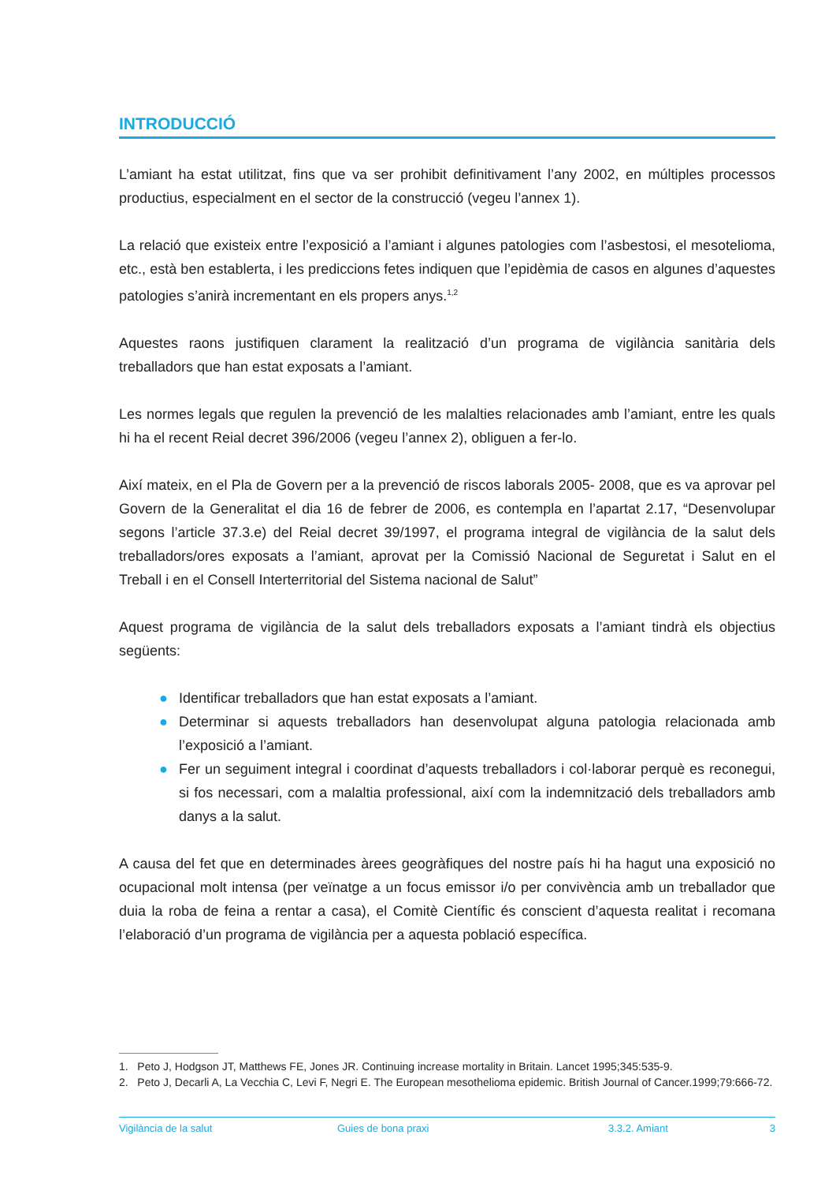INTRODUCCIÓ
L’amiant ha estat utilitzat, fins que va ser prohibit definitivament l’any 2002, en múltiples processos productius, especialment en el sector de la construcció (vegeu l’annex 1).
La relació que existeix entre l’exposició a l’amiant i algunes patologies com l’asbestosi, el mesotelioma, etc., està ben establerta, i les prediccions fetes indiquen que l’epidèmia de casos en algunes d’aquestes patologies s’anirà incrementant en els propers anys.<sup>1,2</sup>
Aquestes raons justifiquen clarament la realització d’un programa de vigilància sanitària dels treballadors que han estat exposats a l’amiant.
Les normes legals que regulen la prevenció de les malalties relacionades amb l’amiant, entre les quals hi ha el recent Reial decret 396/2006 (vegeu l’annex 2), obliguen a fer-lo.
Així mateix, en el Pla de Govern per a la prevenció de riscos laborals 2005- 2008, que es va aprovar pel Govern de la Generalitat el dia 16 de febrer de 2006, es contempla en l’apartat 2.17, “Desenvolupar segons l’article 37.3.e) del Reial decret 39/1997, el programa integral de vigilància de la salut dels treballadors/ores exposats a l’amiant, aprovat per la Comissió Nacional de Seguretat i Salut en el Treball i en el Consell Interterritorial del Sistema nacional de Salut”
Aquest programa de vigilància de la salut dels treballadors exposats a l’amiant tindrà els objectius següents:
● Identificar treballadors que han estat exposats a l’amiant.
● Determinar si aquests treballadors han desenvolupat alguna patologia relacionada amb l’exposició a l’amiant.
● Fer un seguiment integral i coordinat d’aquests treballadors i col·laborar perquè es reconegui, si fos necessari, com a malaltia professional, així com la indemnització dels treballadors amb danys a la salut.
A causa del fet que en determinades àrees geogràfiques del nostre país hi ha hagut una exposició no ocupacional molt intensa (per veïnatge a un focus emissor i/o per convivència amb un treballador que duia la roba de feina a rentar a casa), el Comitè Científic és conscient d’aquesta realitat i recomana l’elaboració d’un programa de vigilància per a aquesta població específica.
1. Peto J, Hodgson JT, Matthews FE, Jones JR. Continuing increase mortality in Britain. Lancet 1995;345:535-9.
2. Peto J, Decarli A, La Vecchia C, Levi F, Negri E. The European mesothelioma epidemic. British Journal of Cancer.1999;79:666-72.
Vigilància de la salut Guies de bona praxi 3.3.2. Amiant 3